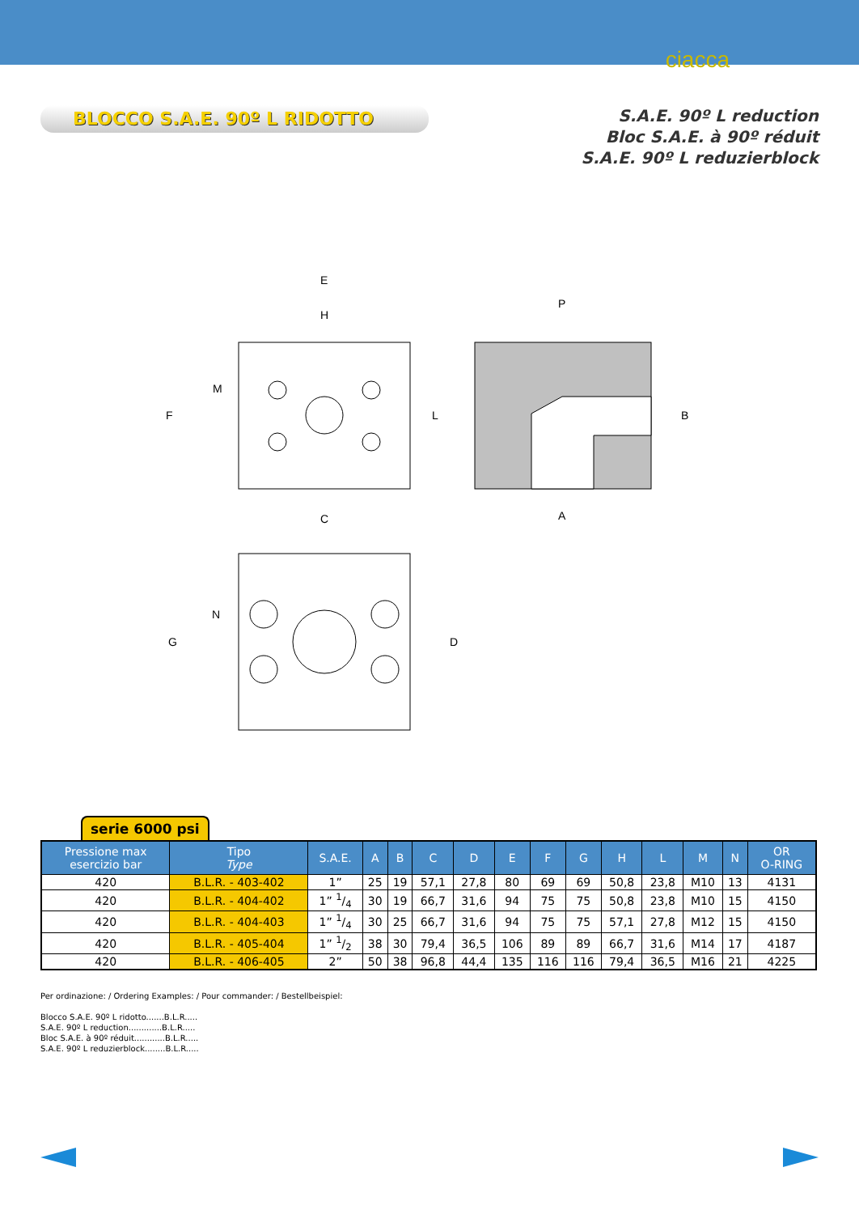ciacca
BLOCCO S.A.E. 90º L RIDOTTO
S.A.E. 90º L reduction
Bloc S.A.E. à 90º réduit
S.A.E. 90º L reduzierblock
E
H
F
M
L
P
B
A
C
G
N
D
serie 6000 psi
| Pressione max esercizio bar | Tipo Type | S.A.E. | A | B | C | D | E | F | G | H | L | M | N | OR O-RING |
| --- | --- | --- | --- | --- | --- | --- | --- | --- | --- | --- | --- | --- | --- | --- |
| 420 | B.L.R. - 403-402 | 1” | 25 | 19 | 57,1 | 27,8 | 80 | 69 | 69 | 50,8 | 23,8 | M10 | 13 | 4131 |
| 420 | B.L.R. - 404-402 | 1” 1/4 | 30 | 19 | 66,7 | 31,6 | 94 | 75 | 75 | 50,8 | 23,8 | M10 | 15 | 4150 |
| 420 | B.L.R. - 404-403 | 1” 1/4 | 30 | 25 | 66,7 | 31,6 | 94 | 75 | 75 | 57,1 | 27,8 | M12 | 15 | 4150 |
| 420 | B.L.R. - 405-404 | 1” 1/2 | 38 | 30 | 79,4 | 36,5 | 106 | 89 | 89 | 66,7 | 31,6 | M14 | 17 | 4187 |
| 420 | B.L.R. - 406-405 | 2” | 50 | 38 | 96,8 | 44,4 | 135 | 116 | 116 | 79,4 | 36,5 | M16 | 21 | 4225 |
Per ordinazione: / Ordering Examples: / Pour commander: / Bestellbeispiel:
Blocco S.A.E. 90º L ridotto.......B.L.R.....
S.A.E. 90º L reduction.............B.L.R.....
Bloc S.A.E. à 90º réduit............B.L.R.....
S.A.E. 90º L reduzierblock........B.L.R.....